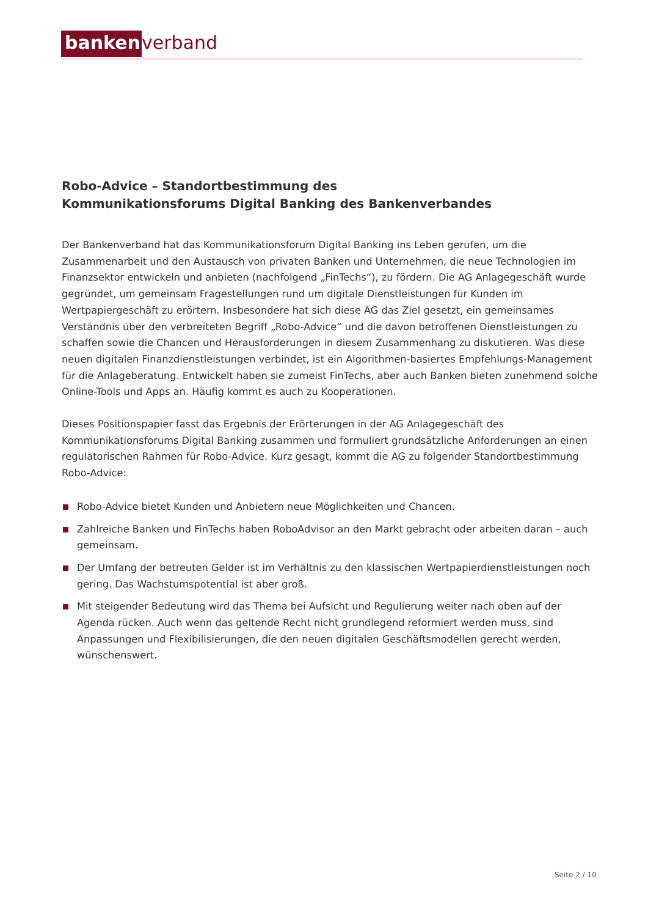banken verband
Robo-Advice – Standortbestimmung des
Kommunikationsforums Digital Banking des Bankenverbandes
Der Bankenverband hat das Kommunikationsforum Digital Banking ins Leben gerufen, um die Zusammenarbeit und den Austausch von privaten Banken und Unternehmen, die neue Technologien im Finanzsektor entwickeln und anbieten (nachfolgend „FinTechs“), zu fördern. Die AG Anlagegeschäft wurde gegründet, um gemeinsam Fragestellungen rund um digitale Dienstleistungen für Kunden im Wertpapiergeschäft zu erörtern. Insbesondere hat sich diese AG das Ziel gesetzt, ein gemeinsames Verständnis über den verbreiteten Begriff „Robo-Advice“ und die davon betroffenen Dienstleistungen zu schaffen sowie die Chancen und Herausforderungen in diesem Zusammenhang zu diskutieren. Was diese neuen digitalen Finanzdienstleistungen verbindet, ist ein Algorithmen-basiertes Empfehlungs-Management für die Anlageberatung. Entwickelt haben sie zumeist FinTechs, aber auch Banken bieten zunehmend solche Online-Tools und Apps an. Häufig kommt es auch zu Kooperationen.
Dieses Positionspapier fasst das Ergebnis der Erörterungen in der AG Anlagegeschäft des Kommunikationsforums Digital Banking zusammen und formuliert grundsätzliche Anforderungen an einen regulatorischen Rahmen für Robo-Advice. Kurz gesagt, kommt die AG zu folgender Standortbestimmung Robo-Advice:
Robo-Advice bietet Kunden und Anbietern neue Möglichkeiten und Chancen.
Zahlreiche Banken und FinTechs haben RoboAdvisor an den Markt gebracht oder arbeiten daran – auch gemeinsam.
Der Umfang der betreuten Gelder ist im Verhältnis zu den klassischen Wertpapierdienstleistungen noch gering. Das Wachstumspotential ist aber groß.
Mit steigender Bedeutung wird das Thema bei Aufsicht und Regulierung weiter nach oben auf der Agenda rücken. Auch wenn das geltende Recht nicht grundlegend reformiert werden muss, sind Anpassungen und Flexibilisierungen, die den neuen digitalen Geschäftsmodellen gerecht werden, wünschenswert.
Seite 2 / 10